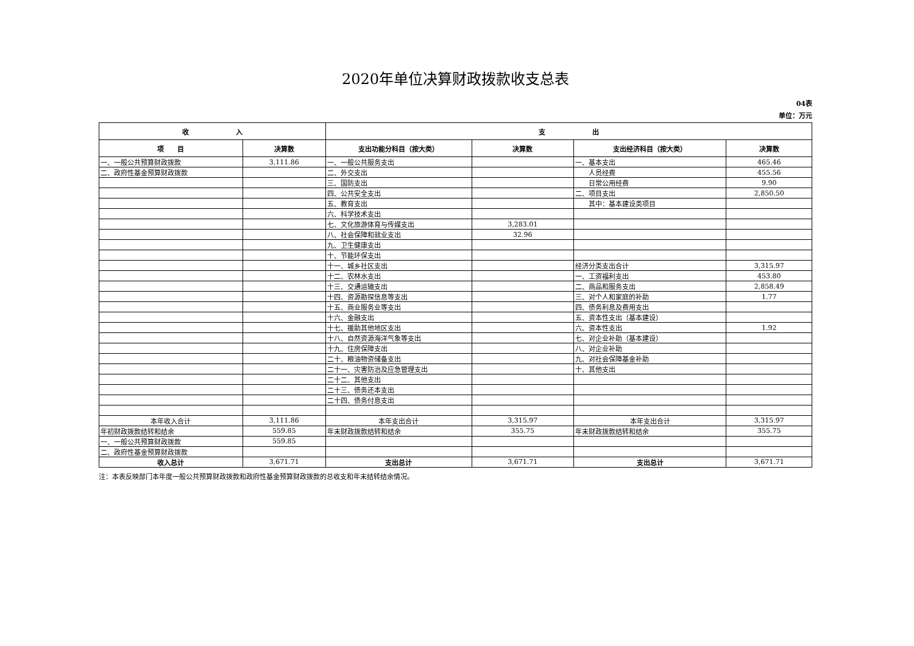2020年单位决算财政拨款收支总表
04表
单位：万元
| 收 入 | | 支 出 | | | |
| --- | --- | --- | --- | --- | --- |
| 项 目 | 决算数 | 支出功能分科目（按大类） | 决算数 | 支出经济科目（按大类） | 决算数 |
| 一、一般公共预算财政拨款 | 3,111.86 | 一、一般公共服务支出 | | 一、基本支出 | 465.46 |
| 二、政府性基金预算财政拨款 | | 二、外交支出 | | 人员经费 | 455.56 |
| | | 三、国防支出 | | 日常公用经费 | 9.90 |
| | | 四、公共安全支出 | | 二、项目支出 | 2,850.50 |
| | | 五、教育支出 | | 其中：基本建设类项目 | |
| | | 六、科学技术支出 | | | |
| | | 七、文化旅游体育与传媒支出 | 3,283.01 | | |
| | | 八、社会保障和就业支出 | 32.96 | | |
| | | 九、卫生健康支出 | | | |
| | | 十、节能环保支出 | | | |
| | | 十一、城乡社区支出 | | 经济分类支出合计 | 3,315.97 |
| | | 十二、农林水支出 | | 一、工资福利支出 | 453.80 |
| | | 十三、交通运输支出 | | 二、商品和服务支出 | 2,858.49 |
| | | 十四、资源勘探信息等支出 | | 三、对个人和家庭的补助 | 1.77 |
| | | 十五、商业服务业等支出 | | 四、债务利息及费用支出 | |
| | | 十六、金融支出 | | 五、资本性支出（基本建设） | |
| | | 十七、援助其他地区支出 | | 六、资本性支出 | 1.92 |
| | | 十八、自然资源海洋气象等支出 | | 七、对企业补助（基本建设） | |
| | | 十九、住房保障支出 | | 八、对企业补助 | |
| | | 二十、粮油物资储备支出 | | 九、对社会保障基金补助 | |
| | | 二十一、灾害防治及应急管理支出 | | 十、其他支出 | |
| | | 二十二、其他支出 | | | |
| | | 二十三、债务还本支出 | | | |
| | | 二十四、债务付息支出 | | | |
| 本年收入合计 | 3,111.86 | 本年支出合计 | 3,315.97 | 本年支出合计 | 3,315.97 |
| 年初财政拨款结转和结余 | 559.85 | 年末财政拨款结转和结余 | 355.75 | 年末财政拨款结转和结余 | 355.75 |
| 一、一般公共预算财政拨款 | 559.85 | | | | |
| 二、政府性基金预算财政拨款 | | | | | |
| 收入总计 | 3,671.71 | 支出总计 | 3,671.71 | 支出总计 | 3,671.71 |
注：本表反映部门本年度一般公共预算财政拨款和政府性基金预算财政拨款的总收支和年末结转结余情况。